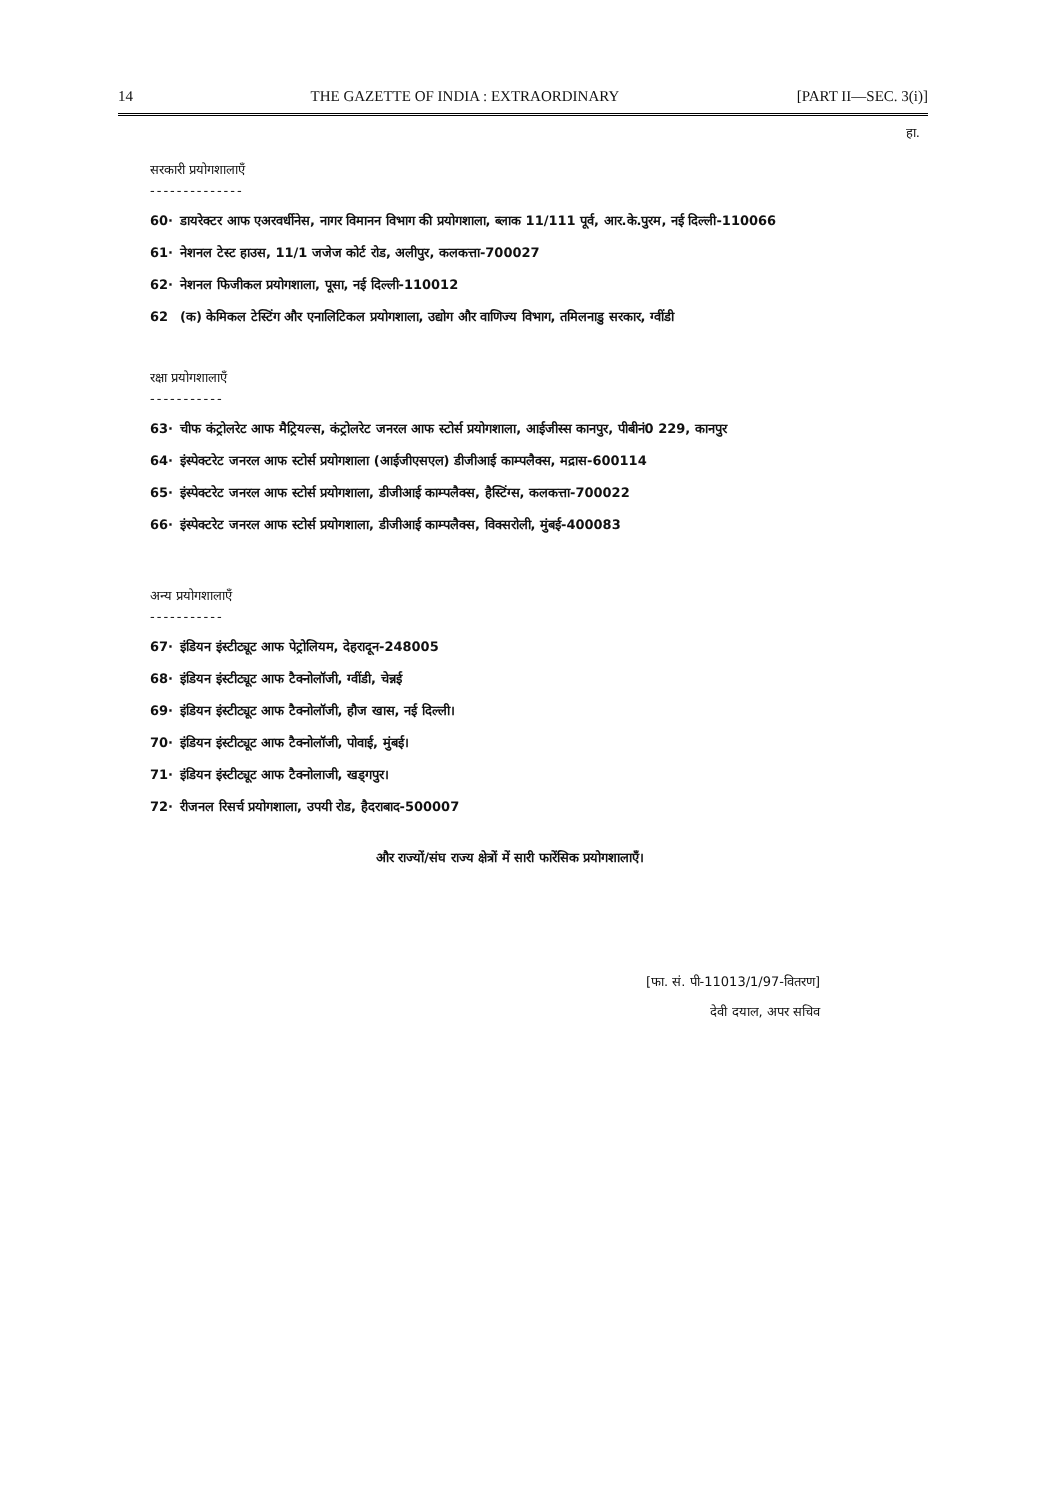14 THE GAZETTE OF INDIA : EXTRAORDINARY [PART II—SEC. 3(i)]
हा.
सरकारी प्रयोगशालाएँ
--------------
60· डायरेक्टर आफ एअरवर्धीनेस, नागर विमानन विभाग की प्रयोगशाला, ब्लाक 11/111 पूर्व, आर.के.पुरम, नई दिल्ली-110066
61· नेशनल टेस्ट हाउस, 11/1 जजेज कोर्ट रोड, अलीपुर, कलकत्ता-700027
62· नेशनल फिजीकल प्रयोगशाला, पूसा, नई दिल्ली-110012
62 (क) केमिकल टेस्टिंग और एनालिटिकल प्रयोगशाला, उद्योग और वाणिज्य विभाग, तमिलनाडु सरकार, ग्वींडी
रक्षा प्रयोगशालाएँ
-----------
63· चीफ कंट्रोलरेट आफ मैट्रियल्स, कंट्रोलरेट जनरल आफ स्टोर्स प्रयोगशाला, आईजीस्स कानपुर, पीबीनं0 229, कानपुर
64· इंस्पेक्टरेट जनरल आफ स्टोर्स प्रयोगशाला (आईजीएसएल) डीजीआई काम्पलैक्स, मद्रास-600114
65· इंस्पेक्टरेट जनरल आफ स्टोर्स प्रयोगशाला, डीजीआई काम्पलैक्स, हैस्टिंग्स, कलकत्ता-700022
66· इंस्पेक्टरेट जनरल आफ स्टोर्स प्रयोगशाला, डीजीआई काम्पलैक्स, विक्सरोली, मुंबई-400083
अन्य प्रयोगशालाएँ
-----------
67· इंडियन इंस्टीट्यूट आफ पेट्रोलियम, देहरादून-248005
68· इंडियन इंस्टीट्यूट आफ टैक्नोलॉजी, ग्वींडी, चेन्नई
69· इंडियन इंस्टीट्यूट आफ टैक्नोलॉजी, हौज खास, नई दिल्ली।
70· इंडियन इंस्टीट्यूट आफ टैक्नोलॉजी, पोवाई, मुंबई।
71· इंडियन इंस्टीट्यूट आफ टैक्नोलाजी, खड्गपुर।
72· रीजनल रिसर्च प्रयोगशाला, उपयी रोड, हैदराबाद-500007
और राज्यों/संघ राज्य क्षेत्रों में सारी फारेंसिक प्रयोगशालाएँ।
[फा. सं. पी-11013/1/97-वितरण]
देवी दयाल, अपर सचिव